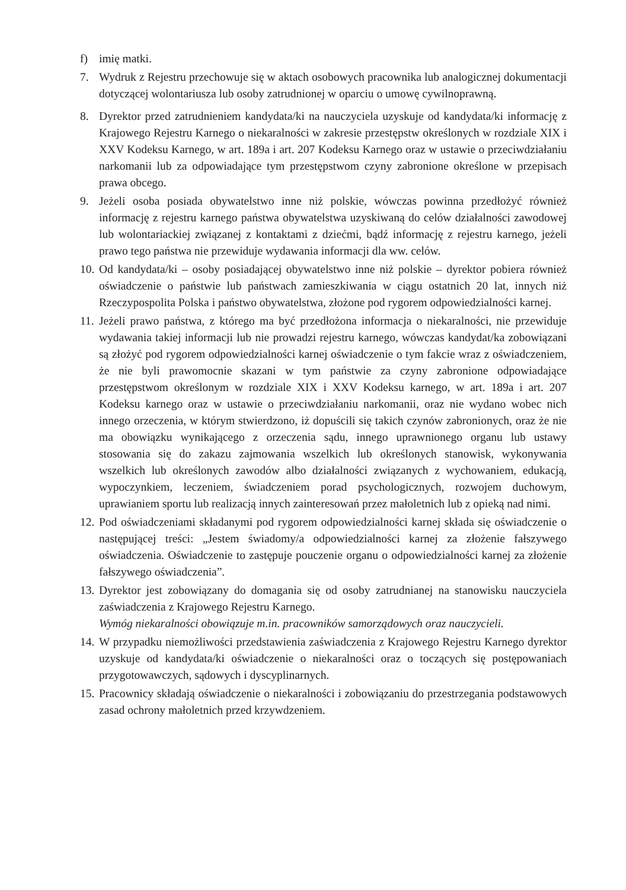f) imię matki.
7. Wydruk z Rejestru przechowuje się w aktach osobowych pracownika lub analogicznej dokumentacji dotyczącej wolontariusza lub osoby zatrudnionej w oparciu o umowę cywilnoprawną.
8. Dyrektor przed zatrudnieniem kandydata/ki na nauczyciela uzyskuje od kandydata/ki informację z Krajowego Rejestru Karnego o niekaralności w zakresie przestępstw określonych w rozdziale XIX i XXV Kodeksu Karnego, w art. 189a i art. 207 Kodeksu Karnego oraz w ustawie o przeciwdziałaniu narkomanii lub za odpowiadające tym przestępstwom czyny zabronione określone w przepisach prawa obcego.
9. Jeżeli osoba posiada obywatelstwo inne niż polskie, wówczas powinna przedłożyć również informację z rejestru karnego państwa obywatelstwa uzyskiwaną do celów działalności zawodowej lub wolontariackiej związanej z kontaktami z dziećmi, bądź informację z rejestru karnego, jeżeli prawo tego państwa nie przewiduje wydawania informacji dla ww. celów.
10.
Od kandydata/ki – osoby posiadającej obywatelstwo inne niż polskie – dyrektor pobiera również oświadczenie o państwie lub państwach zamieszkiwania w ciągu ostatnich 20 lat, innych niż Rzeczypospolita Polska i państwo obywatelstwa, złożone pod rygorem odpowiedzialności karnej.
11.
Jeżeli prawo państwa, z którego ma być przedłożona informacja o niekaralności, nie przewiduje wydawania takiej informacji lub nie prowadzi rejestru karnego, wówczas kandydat/ka zobowiązani są złożyć pod rygorem odpowiedzialności karnej oświadczenie o tym fakcie wraz z oświadczeniem, że nie byli prawomocnie skazani w tym państwie za czyny zabronione odpowiadające przestępstwom określonym w rozdziale XIX i XXV Kodeksu karnego, w art. 189a i art. 207 Kodeksu karnego oraz w ustawie o przeciwdziałaniu narkomanii, oraz nie wydano wobec nich innego orzeczenia, w którym stwierdzono, iż dopuścili się takich czynów zabronionych, oraz że nie ma obowiązku wynikającego z orzeczenia sądu, innego uprawnionego organu lub ustawy stosowania się do zakazu zajmowania wszelkich lub określonych stanowisk, wykonywania wszelkich lub określonych zawodów albo działalności związanych z wychowaniem, edukacją, wypoczynkiem, leczeniem, świadczeniem porad psychologicznych, rozwojem duchowym, uprawianiem sportu lub realizacją innych zainteresowań przez małoletnich lub z opieką nad nimi.
12.
Pod oświadczeniami składanymi pod rygorem odpowiedzialności karnej składa się oświadczenie o następującej treści: „Jestem świadomy/a odpowiedzialności karnej za złożenie fałszywego oświadczenia. Oświadczenie to zastępuje pouczenie organu o odpowiedzialności karnej za złożenie fałszywego oświadczenia”.
13.
Dyrektor jest zobowiązany do domagania się od osoby zatrudnianej na stanowisku nauczyciela zaświadczenia z Krajowego Rejestru Karnego.
Wymóg niekaralności obowiązuje m.in. pracowników samorządowych oraz nauczycieli.
14.
W przypadku niemożliwości przedstawienia zaświadczenia z Krajowego Rejestru Karnego dyrektor uzyskuje od kandydata/ki oświadczenie o niekaralności oraz o toczących się postępowaniach przygotowawczych, sądowych i dyscyplinarnych.
15.
Pracownicy składają oświadczenie o niekaralności i zobowiązaniu do przestrzegania podstawowych zasad ochrony małoletnich przed krzywdzeniem.